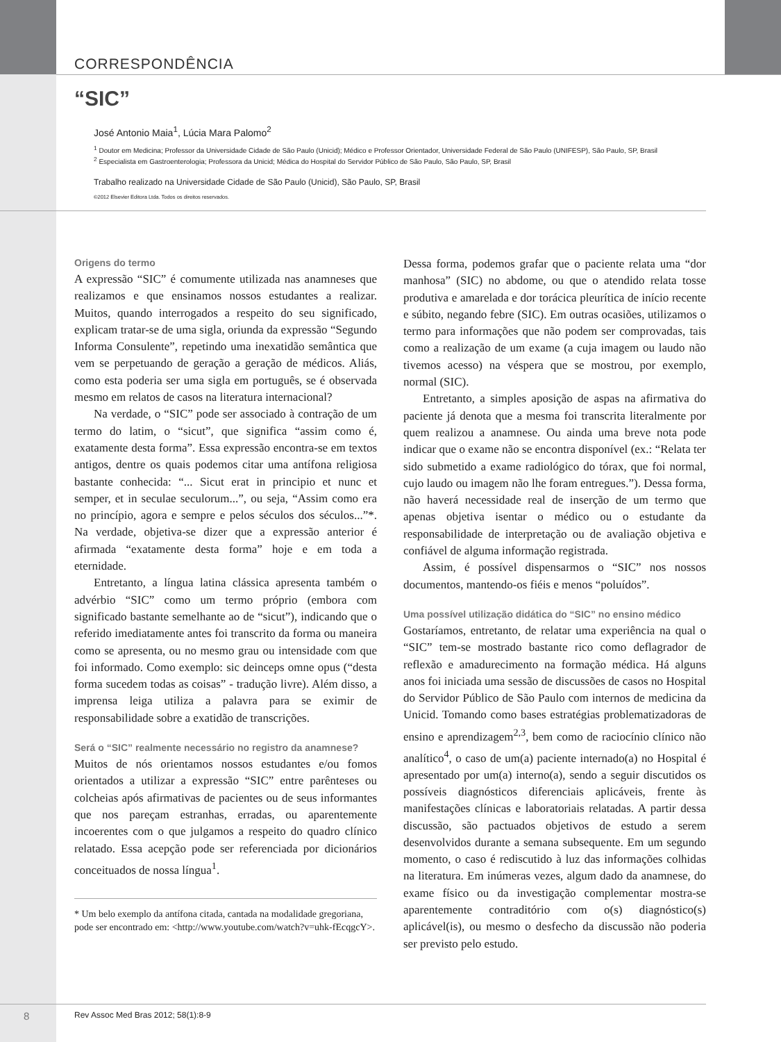CORRESPONDÊNCIA
“SIC”
José Antonio Maia<sup>1</sup>, Lúcia Mara Palomo<sup>2</sup>
<sup>1</sup> Doutor em Medicina; Professor da Universidade Cidade de São Paulo (Unicid); Médico e Professor Orientador, Universidade Federal de São Paulo (UNIFESP), São Paulo, SP, Brasil
<sup>2</sup> Especialista em Gastroenterologia; Professora da Unicid; Médica do Hospital do Servidor Público de São Paulo, São Paulo, SP, Brasil
Trabalho realizado na Universidade Cidade de São Paulo (Unicid), São Paulo, SP, Brasil
©2012 Elsevier Editora Ltda. Todos os direitos reservados.
Origens do termo
A expressão “SIC” é comumente utilizada nas anamneses que realizamos e que ensinamos nossos estudantes a realizar. Muitos, quando interrogados a respeito do seu significado, explicam tratar-se de uma sigla, oriunda da expressão “Segundo Informa Consulente”, repetindo uma inexatidão semântica que vem se perpetuando de geração a geração de médicos. Aliás, como esta poderia ser uma sigla em português, se é observada mesmo em relatos de casos na literatura internacional?
Na verdade, o “SIC” pode ser associado à contração de um termo do latim, o “sicut”, que significa “assim como é, exatamente desta forma”. Essa expressão encontra-se em textos antigos, dentre os quais podemos citar uma antífona religiosa bastante conhecida: “... Sicut erat in principio et nunc et semper, et in seculae seculorum...”, ou seja, “Assim como era no princípio, agora e sempre e pelos séculos dos séculos...”*. Na verdade, objetiva-se dizer que a expressão anterior é afirmada “exatamente desta forma” hoje e em toda a eternidade.
Entretanto, a língua latina clássica apresenta também o advérbio “SIC” como um termo próprio (embora com significado bastante semelhante ao de “sicut”), indicando que o referido imediatamente antes foi transcrito da forma ou maneira como se apresenta, ou no mesmo grau ou intensidade com que foi informado. Como exemplo: sic deinceps omne opus (“desta forma sucedem todas as coisas” - tradução livre). Além disso, a imprensa leiga utiliza a palavra para se eximir de responsabilidade sobre a exatidão de transcrições.
Será o “SIC” realmente necessário no registro da anamnese?
Muitos de nós orientamos nossos estudantes e/ou fomos orientados a utilizar a expressão “SIC” entre parênteses ou colcheias após afirmativas de pacientes ou de seus informantes que nos pareçam estranhas, erradas, ou aparentemente incoerentes com o que julgamos a respeito do quadro clínico relatado. Essa acepção pode ser referenciada por dicionários conceituados de nossa língua<sup>1</sup>.
* Um belo exemplo da antífona citada, cantada na modalidade gregoriana, pode ser encontrado em: <http://www.youtube.com/watch?v=uhk-fEcqgcY>.
Dessa forma, podemos grafar que o paciente relata uma “dor manhosa” (SIC) no abdome, ou que o atendido relata tosse produtiva e amarelada e dor torácica pleurítica de início recente e súbito, negando febre (SIC). Em outras ocasiões, utilizamos o termo para informações que não podem ser comprovadas, tais como a realização de um exame (a cuja imagem ou laudo não tivemos acesso) na véspera que se mostrou, por exemplo, normal (SIC).
Entretanto, a simples aposição de aspas na afirmativa do paciente já denota que a mesma foi transcrita literalmente por quem realizou a anamnese. Ou ainda uma breve nota pode indicar que o exame não se encontra disponível (ex.: “Relata ter sido submetido a exame radiológico do tórax, que foi normal, cujo laudo ou imagem não lhe foram entregues.”). Dessa forma, não haverá necessidade real de inserção de um termo que apenas objetiva isentar o médico ou o estudante da responsabilidade de interpretação ou de avaliação objetiva e confiável de alguma informação registrada.
Assim, é possível dispensarmos o “SIC” nos nossos documentos, mantendo-os fiéis e menos “poluídos”.
Uma possível utilização didática do “SIC” no ensino médico
Gostaríamos, entretanto, de relatar uma experiência na qual o “SIC” tem-se mostrado bastante rico como deflagrador de reflexão e amadurecimento na formação médica. Há alguns anos foi iniciada uma sessão de discussões de casos no Hospital do Servidor Público de São Paulo com internos de medicina da Unicid. Tomando como bases estratégias problematizadoras de ensino e aprendizagem<sup>2,3</sup>, bem como de raciocínio clínico não analítico<sup>4</sup>, o caso de um(a) paciente internado(a) no Hospital é apresentado por um(a) interno(a), sendo a seguir discutidos os possíveis diagnósticos diferenciais aplicáveis, frente às manifestações clínicas e laboratoriais relatadas. A partir dessa discussão, são pactuados objetivos de estudo a serem desenvolvidos durante a semana subsequente. Em um segundo momento, o caso é rediscutido à luz das informações colhidas na literatura. Em inúmeras vezes, algum dado da anamnese, do exame físico ou da investigação complementar mostra-se aparentemente contraditório com o(s) diagnóstico(s) aplicável(is), ou mesmo o desfecho da discussão não poderia ser previsto pelo estudo.
8 Rev Assoc Med Bras 2012; 58(1):8-9